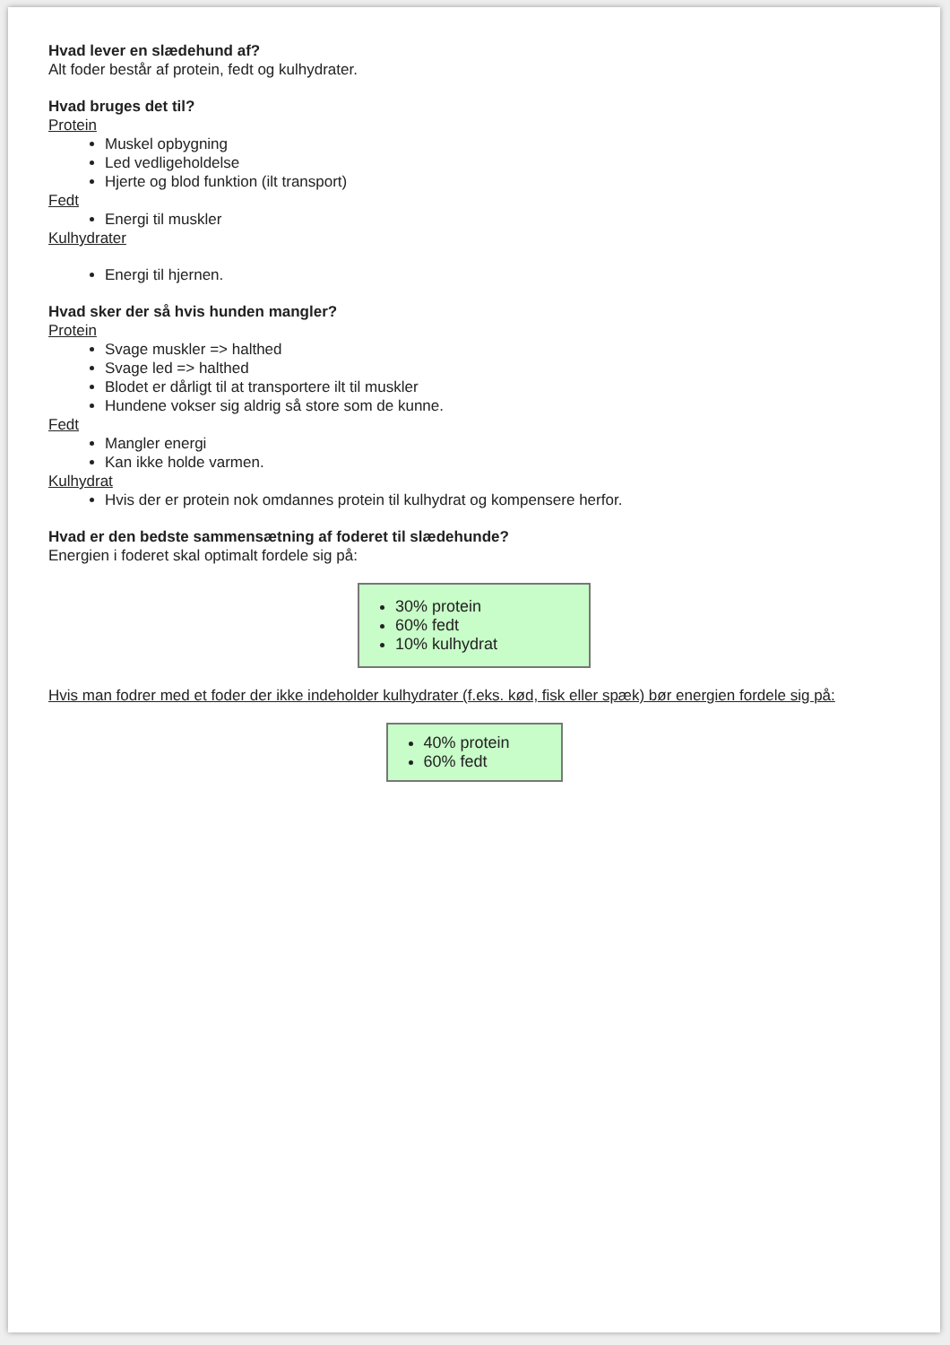Hvad lever en slædehund af?
Alt foder består af protein, fedt og kulhydrater.
Hvad bruges det til?
Protein
Muskel opbygning
Led vedligeholdelse
Hjerte og blod funktion (ilt transport)
Fedt
Energi til muskler
Kulhydrater
Energi til hjernen.
Hvad sker der så hvis hunden mangler?
Protein
Svage muskler => halthed
Svage led => halthed
Blodet er dårligt til at transportere ilt til muskler
Hundene vokser sig aldrig så store som de kunne.
Fedt
Mangler energi
Kan ikke holde varmen.
Kulhydrat
Hvis der er protein nok omdannes protein til kulhydrat og kompensere herfor.
Hvad er den bedste sammensætning af foderet til slædehunde?
Energien i foderet skal optimalt fordele sig på:
30% protein
60% fedt
10% kulhydrat
Hvis man fodrer med et foder der ikke indeholder kulhydrater (f.eks. kød, fisk eller spæk) bør energien fordele sig på:
40% protein
60% fedt